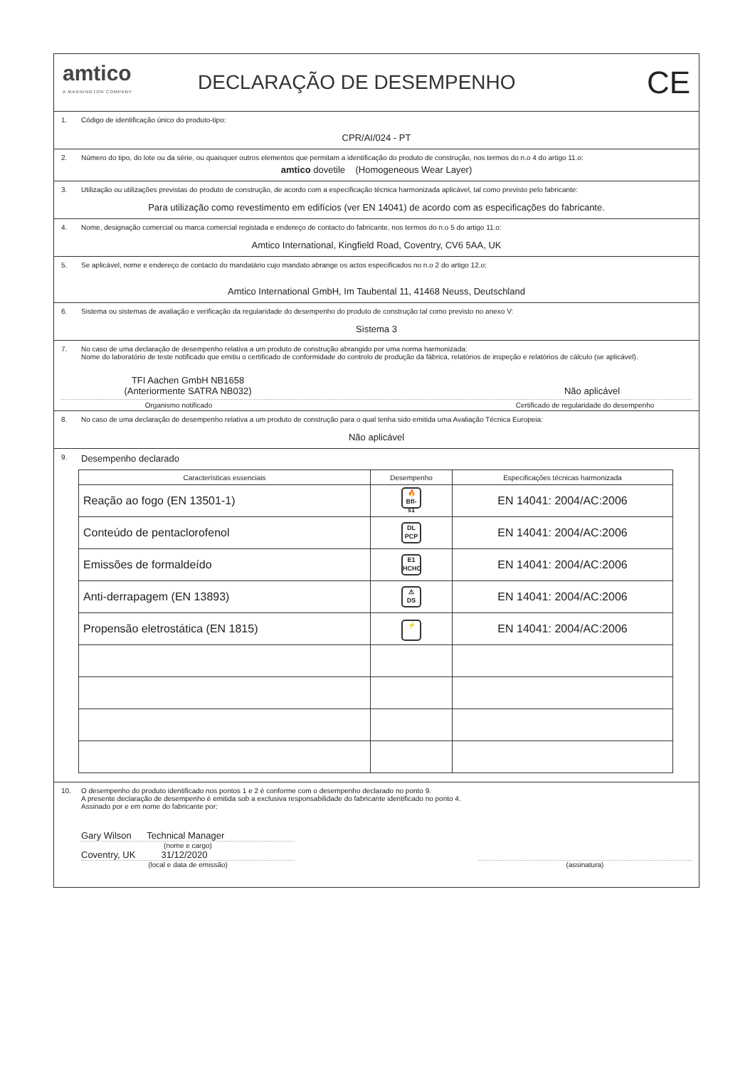amtico
A MANNINGTON COMPANY
DECLARAÇÃO DE DESEMPENHO
CE
1. Código de identificação único do produto-tipo:
CPR/AI/024 - PT
2. Número do tipo, do lote ou da série, ou quaisquer outros elementos que permitam a identificação do produto de construção, nos termos do n.o 4 do artigo 11.o:
amtico dovetile (Homogeneous Wear Layer)
3. Utilização ou utilizações previstas do produto de construção, de acordo com a especificação técnica harmonizada aplicável, tal como previsto pelo fabricante:
Para utilização como revestimento em edifícios (ver EN 14041) de acordo com as especificações do fabricante.
4. Nome, designação comercial ou marca comercial registada e endereço de contacto do fabricante, nos termos do n.o 5 do artigo 11.o:
Amtico International, Kingfield Road, Coventry, CV6 5AA, UK
5. Se aplicável, nome e endereço de contacto do mandatário cujo mandato abrange os actos especificados no n.o 2 do artigo 12.o:
Amtico International GmbH, Im Taubental 11, 41468 Neuss, Deutschland
6. Sistema ou sistemas de avaliação e verificação da regularidade do desempenho do produto de construção tal como previsto no anexo V:
Sistema 3
7. No caso de uma declaração de desempenho relativa a um produto de construção abrangido por uma norma harmonizada:
Nome do laboratório de teste notificado que emitiu o certificado de conformidade do controlo de produção da fábrica, relatórios de inspeção e relatórios de cálculo (se aplicável).
TFI Aachen GmbH NB1658
(Anteriormente SATRA NB032) Não aplicável
Organismo notificado Certificado de regularidade do desempenho
8. No caso de uma declaração de desempenho relativa a um produto de construção para o qual tenha sido emitida uma Avaliação Técnica Europeia:
Não aplicável
9. Desempenho declarado
| Características essenciais | Desempenho | Especificações técnicas harmonizada |
| --- | --- | --- |
| Reação ao fogo (EN 13501-1) | 🔥 Bfl-s1 | EN 14041: 2004/AC:2006 |
| Conteúdo de pentaclorofenol | DL PCP | EN 14041: 2004/AC:2006 |
| Emissões de formaldeído | E1 HCHO | EN 14041: 2004/AC:2006 |
| Anti-derrapagem (EN 13893) | ⚠ DS | EN 14041: 2004/AC:2006 |
| Propensão eletrostática (EN 1815) | ⚡ | EN 14041: 2004/AC:2006 |
10. O desempenho do produto identificado nos pontos 1 e 2 é conforme com o desempenho declarado no ponto 9.
A presente declaração de desempenho é emitida sob a exclusiva responsabilidade do fabricante identificado no ponto 4.
Assinado por e em nome do fabricante por:
Gary Wilson Technical Manager
(nome e cargo)
Coventry, UK 31/12/2020
(local e data de emissão)
(assinatura)